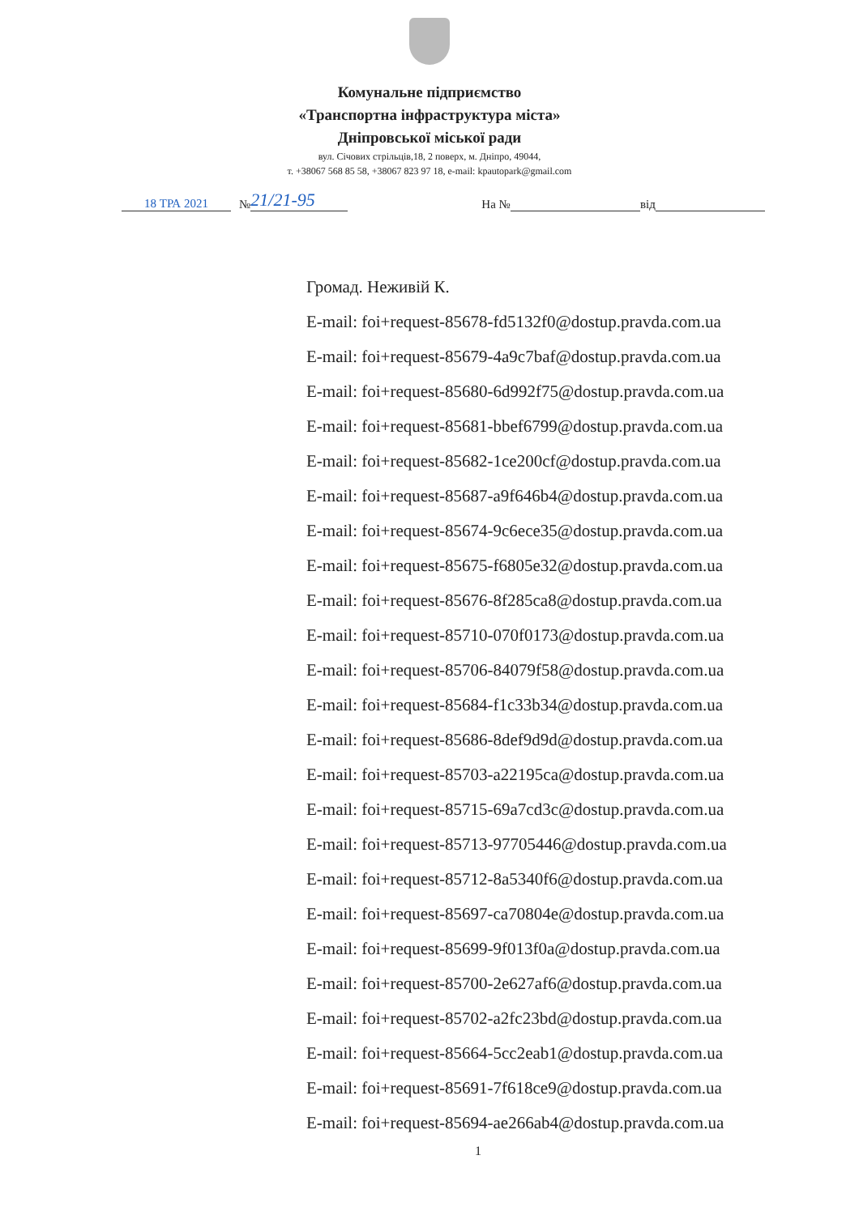Комунальне підприємство
«Транспортна інфраструктура міста»
Дніпровської міської ради
вул. Січових стрільців,18, 2 поверх, м. Дніпро, 49044,
т. +38067 568 85 58, +38067 823 97 18, e-mail: kpautopark@gmail.com
18 ТРА 2021 № 21/21-95 На № від
Громад. Неживій К.
E-mail: foi+request-85678-fd5132f0@dostup.pravda.com.ua
E-mail: foi+request-85679-4a9c7baf@dostup.pravda.com.ua
E-mail: foi+request-85680-6d992f75@dostup.pravda.com.ua
E-mail: foi+request-85681-bbef6799@dostup.pravda.com.ua
E-mail: foi+request-85682-1ce200cf@dostup.pravda.com.ua
E-mail: foi+request-85687-a9f646b4@dostup.pravda.com.ua
E-mail: foi+request-85674-9c6ece35@dostup.pravda.com.ua
E-mail: foi+request-85675-f6805e32@dostup.pravda.com.ua
E-mail: foi+request-85676-8f285ca8@dostup.pravda.com.ua
E-mail: foi+request-85710-070f0173@dostup.pravda.com.ua
E-mail: foi+request-85706-84079f58@dostup.pravda.com.ua
E-mail: foi+request-85684-f1c33b34@dostup.pravda.com.ua
E-mail: foi+request-85686-8def9d9d@dostup.pravda.com.ua
E-mail: foi+request-85703-a22195ca@dostup.pravda.com.ua
E-mail: foi+request-85715-69a7cd3c@dostup.pravda.com.ua
E-mail: foi+request-85713-97705446@dostup.pravda.com.ua
E-mail: foi+request-85712-8a5340f6@dostup.pravda.com.ua
E-mail: foi+request-85697-ca70804e@dostup.pravda.com.ua
E-mail: foi+request-85699-9f013f0a@dostup.pravda.com.ua
E-mail: foi+request-85700-2e627af6@dostup.pravda.com.ua
E-mail: foi+request-85702-a2fc23bd@dostup.pravda.com.ua
E-mail: foi+request-85664-5cc2eab1@dostup.pravda.com.ua
E-mail: foi+request-85691-7f618ce9@dostup.pravda.com.ua
E-mail: foi+request-85694-ae266ab4@dostup.pravda.com.ua
1